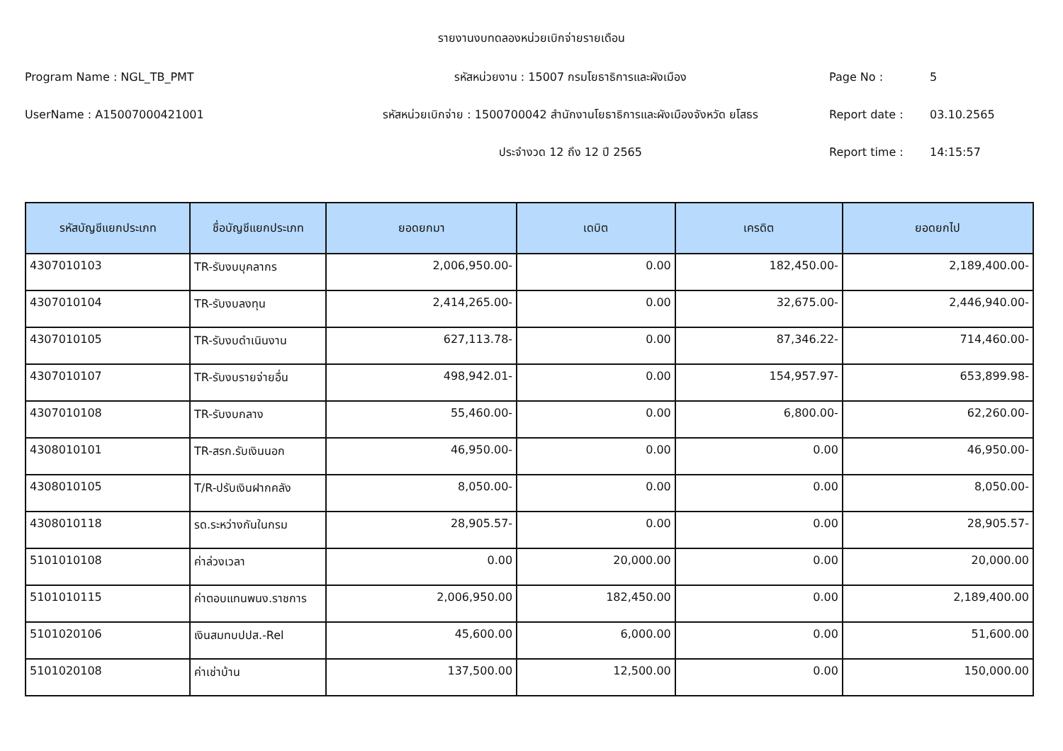รายงานงบทดลองหน่วยเบิกจ่ายรายเดือน
Program Name : NGL_TB_PMT รหัสหน่วยงาน : 15007 กรมโยธาธิการและผังเมือง Page No : 5
UserName : A15007000421001 รหัสหน่วยเบิกจ่าย : 1500700042 สำนักงานโยธาธิการและผังเมืองจังหวัด ยโสธร Report date : 03.10.2565
ประจำงวด 12 ถึง 12 ปี 2565 Report time : 14:15:57
| รหัสบัญชีแยกประเภท | ชื่อบัญชีแยกประเภท | ยอดยกมา | เดบิต | เครดิต | ยอดยกไป |
| --- | --- | --- | --- | --- | --- |
| 4307010103 | TR-รับงบบุคลากร | 2,006,950.00- | 0.00 | 182,450.00- | 2,189,400.00- |
| 4307010104 | TR-รับงบลงทุน | 2,414,265.00- | 0.00 | 32,675.00- | 2,446,940.00- |
| 4307010105 | TR-รับงบดำเนินงาน | 627,113.78- | 0.00 | 87,346.22- | 714,460.00- |
| 4307010107 | TR-รับงบรายจ่ายอื่น | 498,942.01- | 0.00 | 154,957.97- | 653,899.98- |
| 4307010108 | TR-รับงบกลาง | 55,460.00- | 0.00 | 6,800.00- | 62,260.00- |
| 4308010101 | TR-สรก.รับเงินนอก | 46,950.00- | 0.00 | 0.00 | 46,950.00- |
| 4308010105 | T/R-ปรับเงินฝากคลัง | 8,050.00- | 0.00 | 0.00 | 8,050.00- |
| 4308010118 | รด.ระหว่างกันในกรม | 28,905.57- | 0.00 | 0.00 | 28,905.57- |
| 5101010108 | ค่าล่วงเวลา | 0.00 | 20,000.00 | 0.00 | 20,000.00 |
| 5101010115 | ค่าตอบแทนพนง.ราชการ | 2,006,950.00 | 182,450.00 | 0.00 | 2,189,400.00 |
| 5101020106 | เงินสมทบปปส.-Rel | 45,600.00 | 6,000.00 | 0.00 | 51,600.00 |
| 5101020108 | ค่าเช่าบ้าน | 137,500.00 | 12,500.00 | 0.00 | 150,000.00 |